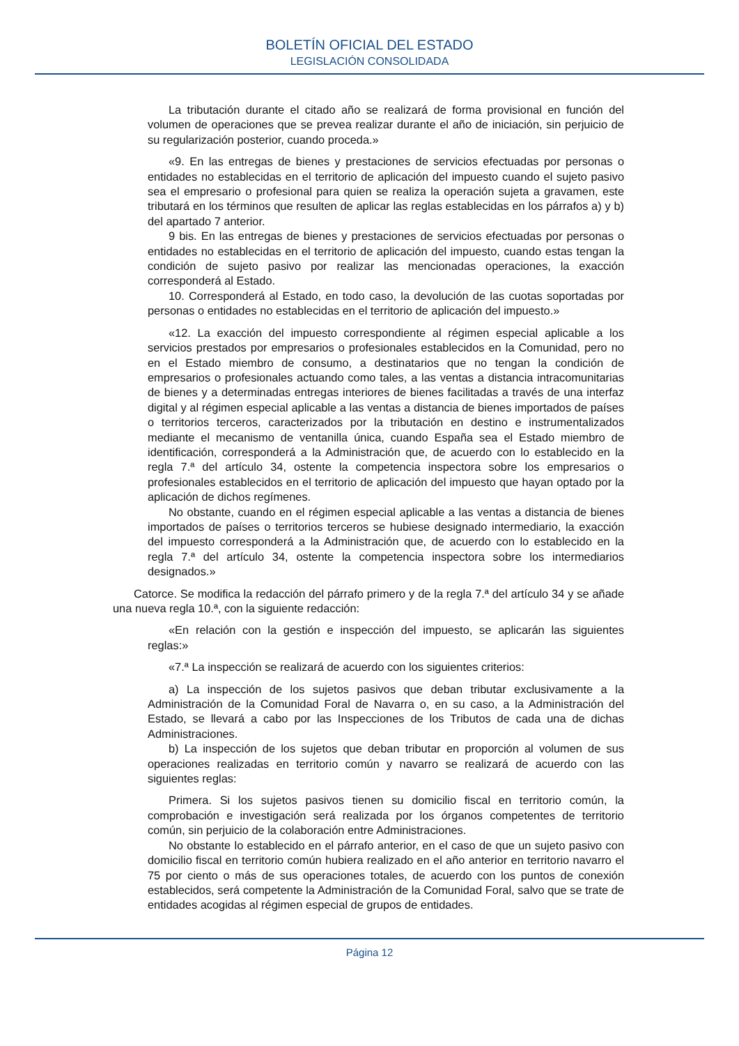BOLETÍN OFICIAL DEL ESTADO
LEGISLACIÓN CONSOLIDADA
La tributación durante el citado año se realizará de forma provisional en función del volumen de operaciones que se prevea realizar durante el año de iniciación, sin perjuicio de su regularización posterior, cuando proceda.»
«9. En las entregas de bienes y prestaciones de servicios efectuadas por personas o entidades no establecidas en el territorio de aplicación del impuesto cuando el sujeto pasivo sea el empresario o profesional para quien se realiza la operación sujeta a gravamen, este tributará en los términos que resulten de aplicar las reglas establecidas en los párrafos a) y b) del apartado 7 anterior.
9 bis. En las entregas de bienes y prestaciones de servicios efectuadas por personas o entidades no establecidas en el territorio de aplicación del impuesto, cuando estas tengan la condición de sujeto pasivo por realizar las mencionadas operaciones, la exacción corresponderá al Estado.
10. Corresponderá al Estado, en todo caso, la devolución de las cuotas soportadas por personas o entidades no establecidas en el territorio de aplicación del impuesto.»
«12. La exacción del impuesto correspondiente al régimen especial aplicable a los servicios prestados por empresarios o profesionales establecidos en la Comunidad, pero no en el Estado miembro de consumo, a destinatarios que no tengan la condición de empresarios o profesionales actuando como tales, a las ventas a distancia intracomunitarias de bienes y a determinadas entregas interiores de bienes facilitadas a través de una interfaz digital y al régimen especial aplicable a las ventas a distancia de bienes importados de países o territorios terceros, caracterizados por la tributación en destino e instrumentalizados mediante el mecanismo de ventanilla única, cuando España sea el Estado miembro de identificación, corresponderá a la Administración que, de acuerdo con lo establecido en la regla 7.ª del artículo 34, ostente la competencia inspectora sobre los empresarios o profesionales establecidos en el territorio de aplicación del impuesto que hayan optado por la aplicación de dichos regímenes.
No obstante, cuando en el régimen especial aplicable a las ventas a distancia de bienes importados de países o territorios terceros se hubiese designado intermediario, la exacción del impuesto corresponderá a la Administración que, de acuerdo con lo establecido en la regla 7.ª del artículo 34, ostente la competencia inspectora sobre los intermediarios designados.»
Catorce. Se modifica la redacción del párrafo primero y de la regla 7.ª del artículo 34 y se añade una nueva regla 10.ª, con la siguiente redacción:
«En relación con la gestión e inspección del impuesto, se aplicarán las siguientes reglas:»
«7.ª La inspección se realizará de acuerdo con los siguientes criterios:
a) La inspección de los sujetos pasivos que deban tributar exclusivamente a la Administración de la Comunidad Foral de Navarra o, en su caso, a la Administración del Estado, se llevará a cabo por las Inspecciones de los Tributos de cada una de dichas Administraciones.
b) La inspección de los sujetos que deban tributar en proporción al volumen de sus operaciones realizadas en territorio común y navarro se realizará de acuerdo con las siguientes reglas:
Primera. Si los sujetos pasivos tienen su domicilio fiscal en territorio común, la comprobación e investigación será realizada por los órganos competentes de territorio común, sin perjuicio de la colaboración entre Administraciones.
No obstante lo establecido en el párrafo anterior, en el caso de que un sujeto pasivo con domicilio fiscal en territorio común hubiera realizado en el año anterior en territorio navarro el 75 por ciento o más de sus operaciones totales, de acuerdo con los puntos de conexión establecidos, será competente la Administración de la Comunidad Foral, salvo que se trate de entidades acogidas al régimen especial de grupos de entidades.
Página 12